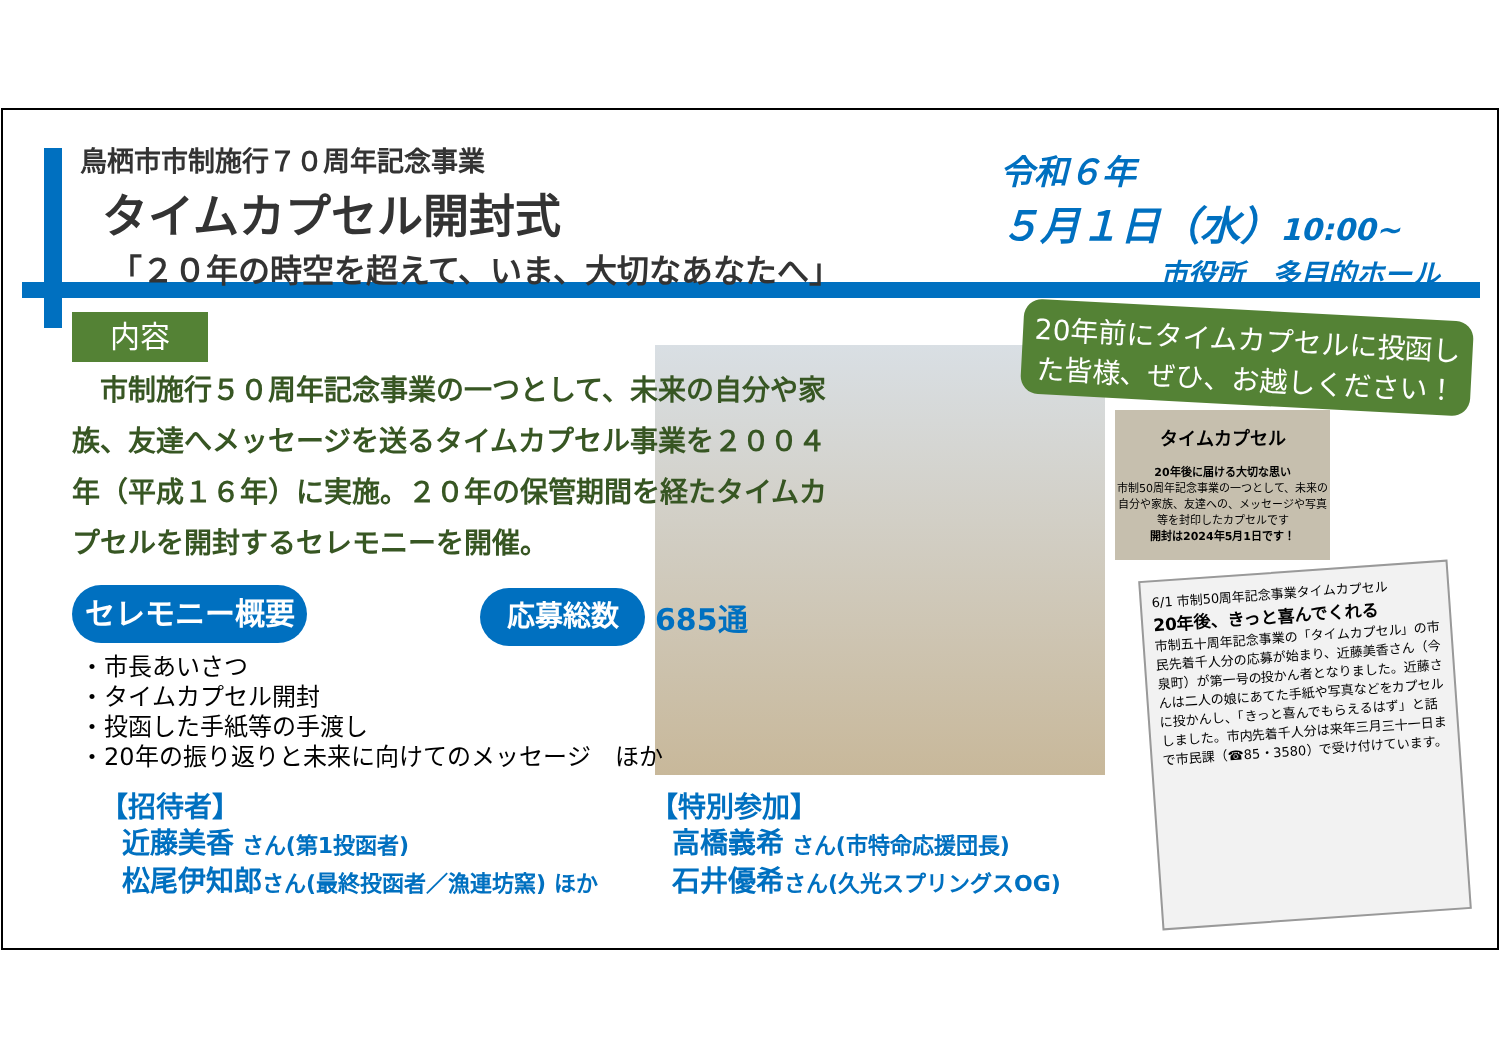鳥栖市市制施行７０周年記念事業
タイムカプセル開封式
「２０年の時空を超えて、いま、大切なあなたへ」
令和６年
５月１日（水）10:00~
市役所　多目的ホール
内容
　市制施行５０周年記念事業の一つとして、未来の自分や家族、友達へメッセージを送るタイムカプセル事業を２００４年（平成１６年）に実施。２０年の保管期間を経たタイムカプセルを開封するセレモニーを開催。
20年前にタイムカプセルに投函した皆様、ぜひ、お越しください！
タイムカプセル
20年後に届ける大切な思い
市制50周年記念事業の一つとして、未来の自分や家族、友達への、メッセージや写真等を封印したカプセルです
開封は2024年5月1日です！
6/1 市制50周年記念事業タイムカプセル
20年後、きっと喜んでくれる
市制五十周年記念事業の「タイムカプセル」の市民先着千人分の応募が始まり、近藤美香さん（今泉町）が第一号の投かん者となりました。近藤さんは二人の娘にあてた手紙や写真などをカプセルに投かんし、「きっと喜んでもらえるはず」と話しました。市内先着千人分は来年三月三十一日まで市民課（☎85・3580）で受け付けています。
セレモニー概要
応募総数
685通
・市長あいさつ
・タイムカプセル開封
・投函した手紙等の手渡し
・20年の振り返りと未来に向けてのメッセージ　ほか
【招待者】
　近藤美香 さん(第1投函者)
　松尾伊知郎さん(最終投函者／漁連坊窯) ほか
【特別参加】
　高橋義希 さん(市特命応援団長)
　石井優希さん(久光スプリングスOG)